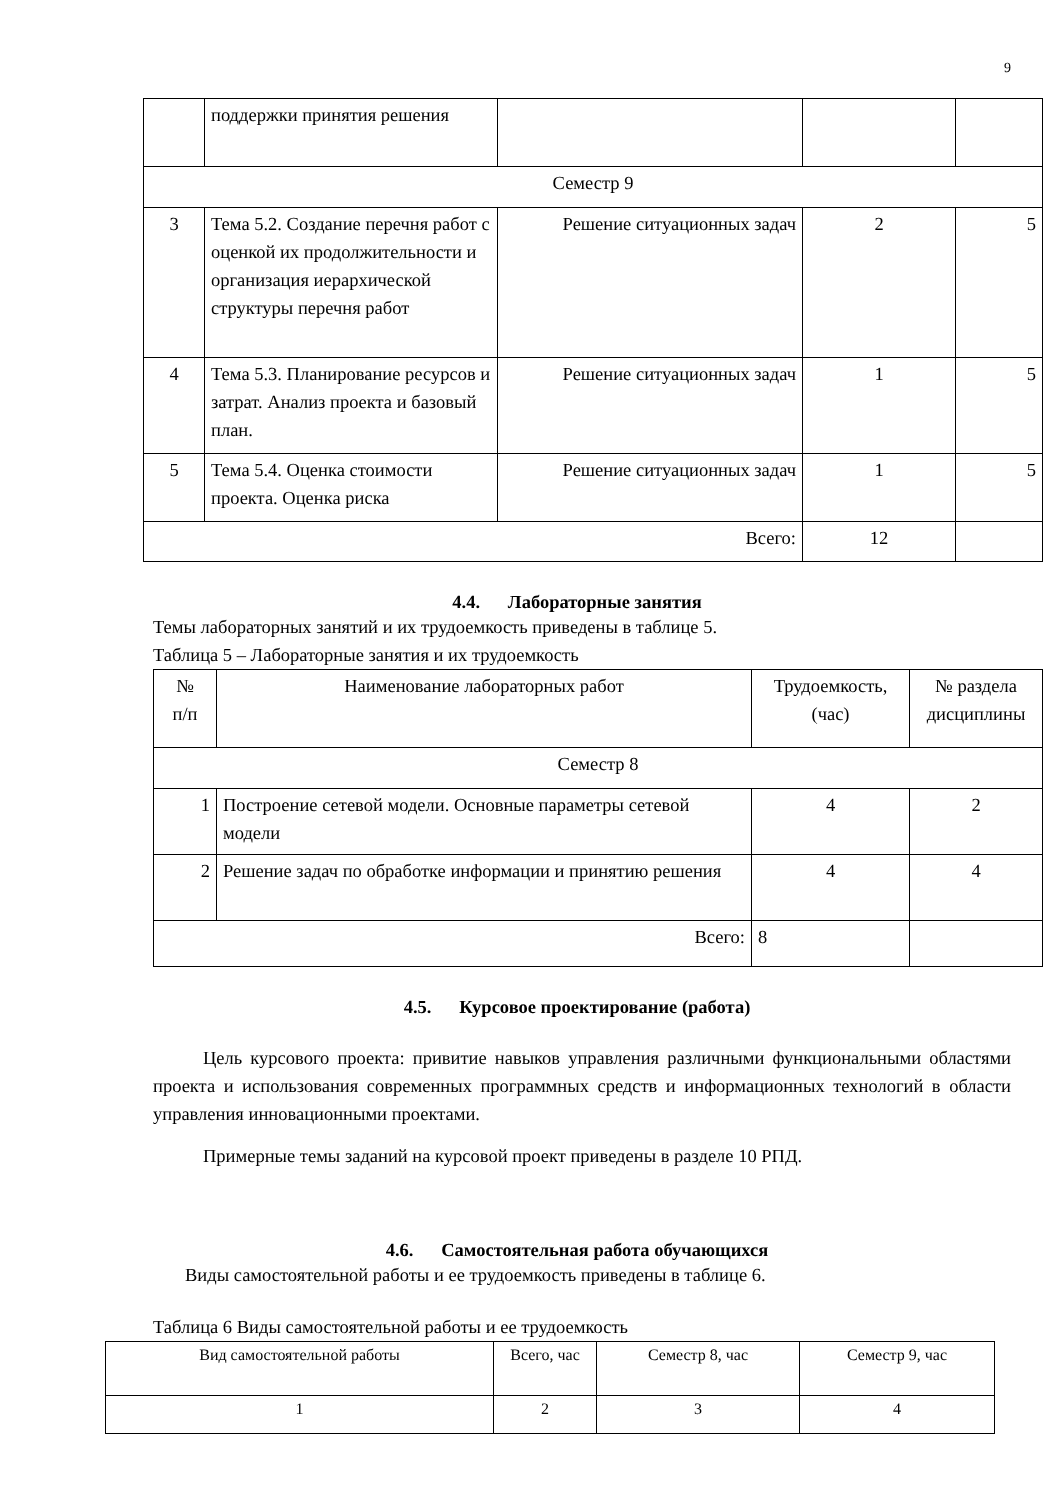9
| | поддержки принятия решения | | | |
| Семестр 9 | | | | |
| 3 | Тема 5.2. Создание перечня работ с оценкой их продолжительности и организация иерархической структуры перечня работ | Решение ситуационных задач | 2 | 5 |
| 4 | Тема 5.3. Планирование ресурсов и затрат. Анализ проекта и базовый план. | Решение ситуационных задач | 1 | 5 |
| 5 | Тема 5.4. Оценка стоимости проекта. Оценка риска | Решение ситуационных задач | 1 | 5 |
| Всего: | | | 12 | |
4.4. Лабораторные занятия
Темы лабораторных занятий и их трудоемкость приведены в таблице 5.
Таблица 5 – Лабораторные занятия и их трудоемкость
| № п/п | Наименование лабораторных работ | Трудоемкость, (час) | № раздела дисциплины |
| --- | --- | --- | --- |
| Семестр 8 | | | |
| 1 | Построение сетевой модели. Основные параметры сетевой модели | 4 | 2 |
| 2 | Решение задач по обработке информации и принятию решения | 4 | 4 |
| Всего: | | 8 | |
4.5. Курсовое проектирование (работа)
Цель курсового проекта: привитие навыков управления различными функциональными областями проекта и использования современных программных средств и информационных технологий в области управления инновационными проектами.
Примерные темы заданий на курсовой проект приведены в разделе 10 РПД.
4.6. Самостоятельная работа обучающихся
Виды самостоятельной работы и ее трудоемкость приведены в таблице 6.
Таблица 6 Виды самостоятельной работы и ее трудоемкость
| Вид самостоятельной работы | Всего, час | Семестр 8, час | Семестр 9, час |
| --- | --- | --- | --- |
| 1 | 2 | 3 | 4 |